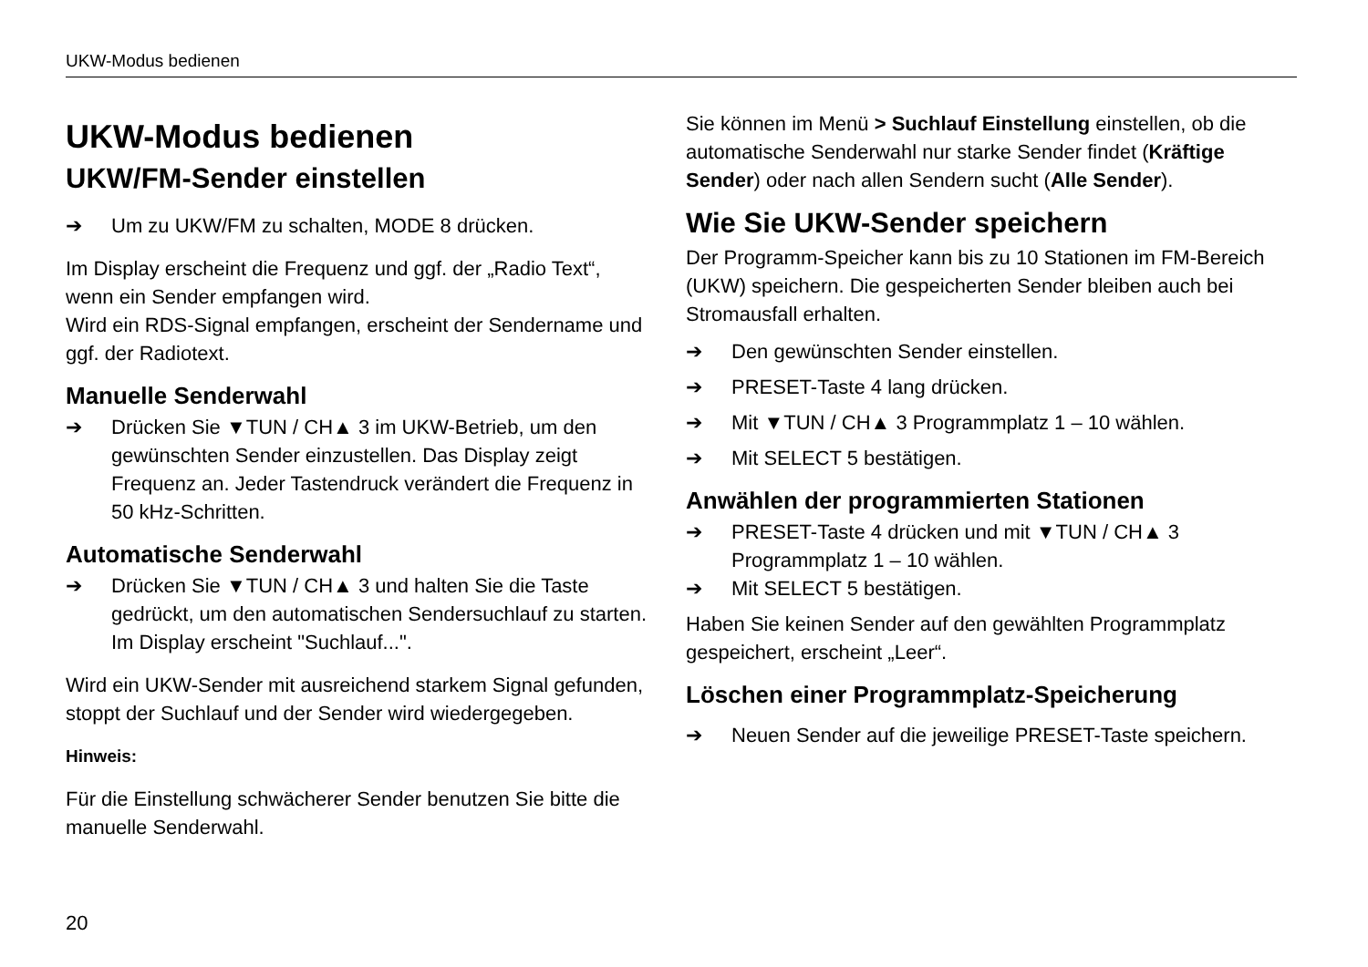UKW-Modus bedienen
UKW-Modus bedienen
UKW/FM-Sender einstellen
➔ Um zu UKW/FM zu schalten, MODE 8 drücken.
Im Display erscheint die Frequenz und ggf. der „Radio Text“, wenn ein Sender empfangen wird.
Wird ein RDS-Signal empfangen, erscheint der Sendername und ggf. der Radiotext.
Manuelle Senderwahl
➔ Drücken Sie ▼TUN / CH▲ 3 im UKW-Betrieb, um den gewünschten Sender einzustellen. Das Display zeigt Frequenz an. Jeder Tastendruck verändert die Frequenz in 50 kHz-Schritten.
Automatische Senderwahl
➔ Drücken Sie ▼TUN / CH▲ 3 und halten Sie die Taste gedrückt, um den automatischen Sendersuchlauf zu starten. Im Display erscheint "Suchlauf...".
Wird ein UKW-Sender mit ausreichend starkem Signal gefunden, stoppt der Suchlauf und der Sender wird wiedergegeben.
Hinweis:
Für die Einstellung schwächerer Sender benutzen Sie bitte die manuelle Senderwahl.
Sie können im Menü > Suchlauf Einstellung einstellen, ob die automatische Senderwahl nur starke Sender findet (Kräftige Sender) oder nach allen Sendern sucht (Alle Sender).
Wie Sie UKW-Sender speichern
Der Programm-Speicher kann bis zu 10 Stationen im FM-Bereich (UKW) speichern. Die gespeicherten Sender bleiben auch bei Stromausfall erhalten.
➔ Den gewünschten Sender einstellen.
➔ PRESET-Taste 4 lang drücken.
➔ Mit ▼TUN / CH▲ 3 Programmplatz 1 – 10 wählen.
➔ Mit SELECT 5 bestätigen.
Anwählen der programmierten Stationen
➔ PRESET-Taste 4 drücken und mit ▼TUN / CH▲ 3 Programmplatz 1 – 10 wählen.
➔ Mit SELECT 5 bestätigen.
Haben Sie keinen Sender auf den gewählten Programmplatz gespeichert, erscheint „Leer“.
Löschen einer Programmplatz-Speicherung
➔ Neuen Sender auf die jeweilige PRESET-Taste speichern.
20